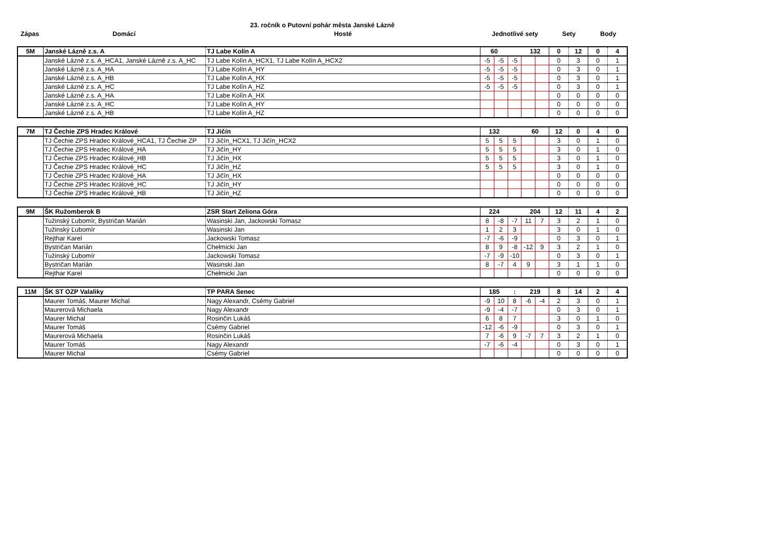23. ročník o Putovní pohár města Janské Lázně
| Zápas | Domácí | Hosté | Jednotlivé sety | Sety | Body |
| --- | --- | --- | --- | --- | --- |
| 5M | Janské Lázně z.s. A | TJ Labe Kolín A | 60 | | | 132 | | 0 | 12 | 0 | 4 |
| | Janské Lázně z.s. A_HCA1, Janské Lázně z.s. A_HC | TJ Labe Kolín A_HCX1, TJ Labe Kolín A_HCX2 | -5 | -5 | -5 | | | 0 | 3 | 0 | 1 |
| | Janské Lázně z.s. A_HA | TJ Labe Kolín A_HY | -5 | -5 | -5 | | | 0 | 3 | 0 | 1 |
| | Janské Lázně z.s. A_HB | TJ Labe Kolín A_HX | -5 | -5 | -5 | | | 0 | 3 | 0 | 1 |
| | Janské Lázně z.s. A_HC | TJ Labe Kolín A_HZ | -5 | -5 | -5 | | | 0 | 3 | 0 | 1 |
| | Janské Lázně z.s. A_HA | TJ Labe Kolín A_HX | | | | | | 0 | 0 | 0 | 0 |
| | Janské Lázně z.s. A_HC | TJ Labe Kolín A_HY | | | | | | 0 | 0 | 0 | 0 |
| | Janské Lázně z.s. A_HB | TJ Labe Kolín A_HZ | | | | | | 0 | 0 | 0 | 0 |
| 7M | TJ Čechie ZPS Hradec Králové | TJ Jičín | 132 | | | 60 | | 12 | 0 | 4 | 0 |
| | TJ Čechie ZPS Hradec Králové_HCA1, TJ Čechie ZP | TJ Jičín_HCX1, TJ Jičín_HCX2 | 5 | 5 | 5 | | | 3 | 0 | 1 | 0 |
| | TJ Čechie ZPS Hradec Králové_HA | TJ Jičín_HY | 5 | 5 | 5 | | | 3 | 0 | 1 | 0 |
| | TJ Čechie ZPS Hradec Králové_HB | TJ Jičín_HX | 5 | 5 | 5 | | | 3 | 0 | 1 | 0 |
| | TJ Čechie ZPS Hradec Králové_HC | TJ Jičín_HZ | 5 | 5 | 5 | | | 3 | 0 | 1 | 0 |
| | TJ Čechie ZPS Hradec Králové_HA | TJ Jičín_HX | | | | | | 0 | 0 | 0 | 0 |
| | TJ Čechie ZPS Hradec Králové_HC | TJ Jičín_HY | | | | | | 0 | 0 | 0 | 0 |
| | TJ Čechie ZPS Hradec Králové_HB | TJ Jičín_HZ | | | | | | 0 | 0 | 0 | 0 |
| 9M | ŠK Ružomberok B | ZSR Start Zeliona Góra | 224 | | | 204 | | 12 | 11 | 4 | 2 |
| | Tužinský Ľubomír, Bystričan Marián | Wasinski Jan, Jackowski Tomasz | 8 | -8 | -7 | 11 | 7 | 3 | 2 | 1 | 0 |
| | Tužinský Ľubomír | Wasinski Jan | 1 | 2 | 3 | | | 3 | 0 | 1 | 0 |
| | Rejthar Karel | Jackowski Tomasz | -7 | -6 | -9 | | | 0 | 3 | 0 | 1 |
| | Bystričan Marián | Chełmicki Jan | 8 | 9 | -8 | -12 | 9 | 3 | 2 | 1 | 0 |
| | Tužinský Ľubomír | Jackowski Tomasz | -7 | -9 | -10 | | | 0 | 3 | 0 | 1 |
| | Bystričan Marián | Wasinski Jan | 8 | -7 | 4 | 9 | | 3 | 1 | 1 | 0 |
| | Rejthar Karel | Chełmicki Jan | | | | | | 0 | 0 | 0 | 0 |
| 11M | ŠK ST OZP Valaliky | TP PARA Senec | 185 | | : | 219 | | 8 | 14 | 2 | 4 |
| | Maurer Tomáš, Maurer Michal | Nagy Alexandr, Csémy Gabriel | -9 | 10 | 8 | -6 | -4 | 2 | 3 | 0 | 1 |
| | Maurerová Michaela | Nagy Alexandr | -9 | -4 | -7 | | | 0 | 3 | 0 | 1 |
| | Maurer Michal | Rosinčin Lukáš | 6 | 8 | 7 | | | 3 | 0 | 1 | 0 |
| | Maurer Tomáš | Csémy Gabriel | -12 | -6 | -9 | | | 0 | 3 | 0 | 1 |
| | Maurerová Michaela | Rosinčin Lukáš | 7 | -6 | 9 | -7 | 7 | 3 | 2 | 1 | 0 |
| | Maurer Tomáš | Nagy Alexandr | -7 | -6 | -4 | | | 0 | 3 | 0 | 1 |
| | Maurer Michal | Csémy Gabriel | | | | | | 0 | 0 | 0 | 0 |